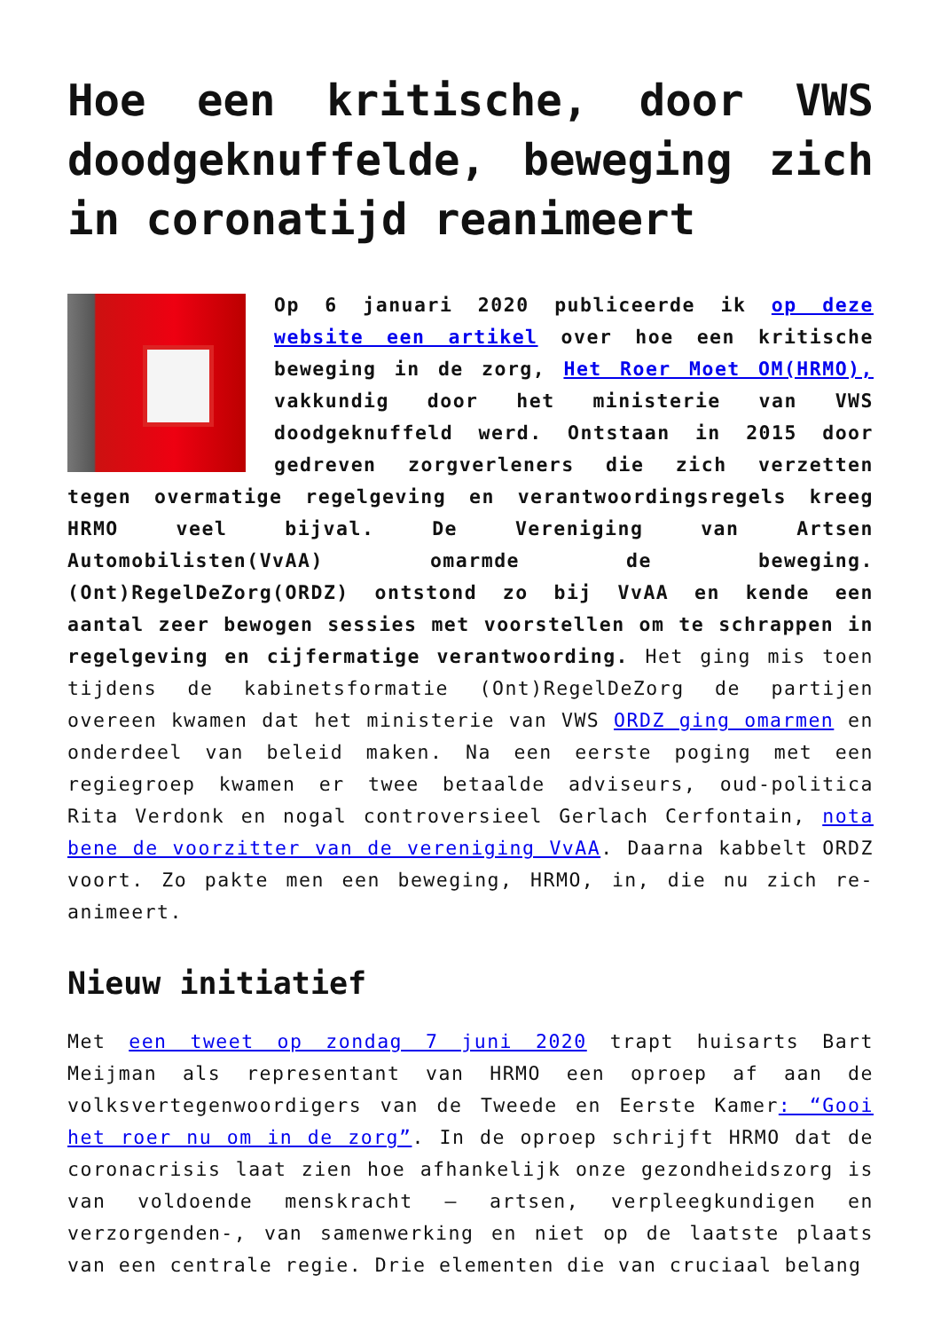Hoe een kritische, door VWS doodgeknuffelde, beweging zich in coronatijd reanimeert
Op 6 januari 2020 publiceerde ik op deze website een artikel over hoe een kritische beweging in de zorg, Het Roer Moet OM(HRMO), vakkundig door het ministerie van VWS doodgeknuffeld werd. Ontstaan in 2015 door gedreven zorgverleners die zich verzetten tegen overmatige regelgeving en verantwoordingsregels kreeg HRMO veel bijval. De Vereniging van Artsen Automobilisten(VvAA) omarmde de beweging. (Ont)RegelDeZorg(ORDZ) ontstond zo bij VvAA en kende een aantal zeer bewogen sessies met voorstellen om te schrappen in regelgeving en cijfermatige verantwoording. Het ging mis toen tijdens de kabinetsformatie (Ont)RegelDeZorg de partijen overeen kwamen dat het ministerie van VWS ORDZ ging omarmen en onderdeel van beleid maken. Na een eerste poging met een regiegroep kwamen er twee betaalde adviseurs, oud-politica Rita Verdonk en nogal controversieel Gerlach Cerfontain, nota bene de voorzitter van de vereniging VvAA. Daarna kabbelt ORDZ voort. Zo pakte men een beweging, HRMO, in, die nu zich re-animeert.
Nieuw initiatief
Met een tweet op zondag 7 juni 2020 trapt huisarts Bart Meijman als representant van HRMO een oproep af aan de volksvertegenwoordigers van de Tweede en Eerste Kamer: “Gooi het roer nu om in de zorg”. In de oproep schrijft HRMO dat de coronacrisis laat zien hoe afhankelijk onze gezondheidszorg is van voldoende menskracht – artsen, verpleegkundigen en verzorgenden-, van samenwerking en niet op de laatste plaats van een centrale regie. Drie elementen die van cruciaal belang